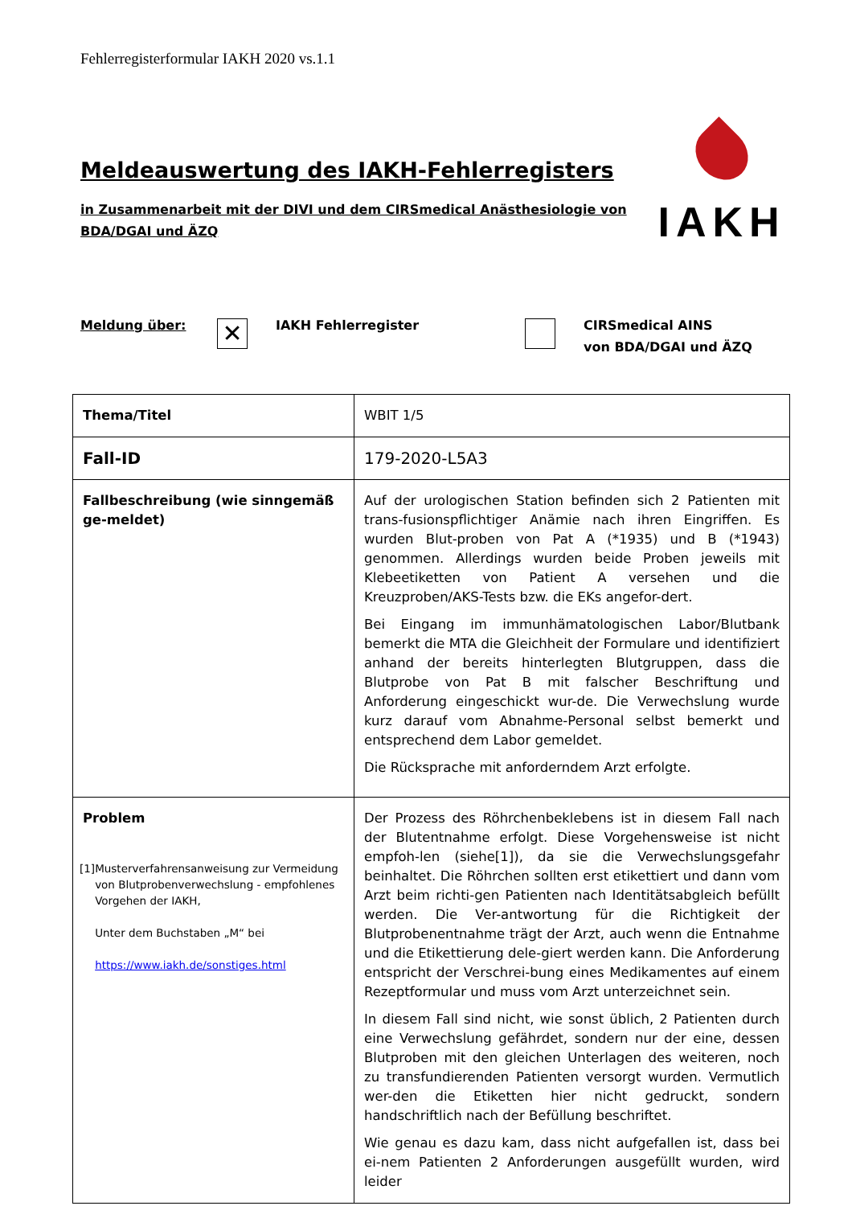Fehlerregisterformular IAKH 2020 vs.1.1
Meldeauswertung des IAKH-Fehlerregisters
in Zusammenarbeit mit der DIVI und dem CIRSmedical Anästhesiologie von
BDA/DGAI und ÄZQ
IAKH
Meldung über:
✕
IAKH Fehlerregister CIRSmedical AINS
von BDA/DGAI und ÄZQ
| Thema/Titel | WBIT 1/5 |
| Fall-ID | 179-2020-L5A3 |
| Fallbeschreibung (wie sinngemäß ge-meldet) | Auf der urologischen Station befinden sich 2 Patienten mit trans-fusionspflichtiger Anämie nach ihren Eingriffen. Es wurden Blut-proben von Pat A (*1935) und B (*1943) genommen. Allerdings wurden beide Proben jeweils mit Klebeetiketten von Patient A versehen und die Kreuzproben/AKS-Tests bzw. die EKs angefor-dert. Bei Eingang im immunhämatologischen Labor/Blutbank bemerkt die MTA die Gleichheit der Formulare und identifiziert anhand der bereits hinterlegten Blutgruppen, dass die Blutprobe von Pat B mit falscher Beschriftung und Anforderung eingeschickt wur-de. Die Verwechslung wurde kurz darauf vom Abnahme-Personal selbst bemerkt und entsprechend dem Labor gemeldet. Die Rücksprache mit anforderndem Arzt erfolgte. |
| Problem [1] Musterverfahrensanweisung zur Vermeidung von Blutprobenverwechslung - empfohlenes Vorgehen der IAKH, Unter dem Buchstaben „M“ bei https://www.iakh.de/sonstiges.html | Der Prozess des Röhrchenbeklebens ist in diesem Fall nach der Blutentnahme erfolgt. Diese Vorgehensweise ist nicht empfoh-len (siehe[1]), da sie die Verwechslungsgefahr beinhaltet. Die Röhrchen sollten erst etikettiert und dann vom Arzt beim richti-gen Patienten nach Identitätsabgleich befüllt werden. Die Ver-antwortung für die Richtigkeit der Blutprobenentnahme trägt der Arzt, auch wenn die Entnahme und die Etikettierung dele-giert werden kann. Die Anforderung entspricht der Verschrei-bung eines Medikamentes auf einem Rezeptformular und muss vom Arzt unterzeichnet sein. In diesem Fall sind nicht, wie sonst üblich, 2 Patienten durch eine Verwechslung gefährdet, sondern nur der eine, dessen Blutproben mit den gleichen Unterlagen des weiteren, noch zu transfundierenden Patienten versorgt wurden. Vermutlich wer-den die Etiketten hier nicht gedruckt, sondern handschriftlich nach der Befüllung beschriftet. Wie genau es dazu kam, dass nicht aufgefallen ist, dass bei ei-nem Patienten 2 Anforderungen ausgefüllt wurden, wird leider |